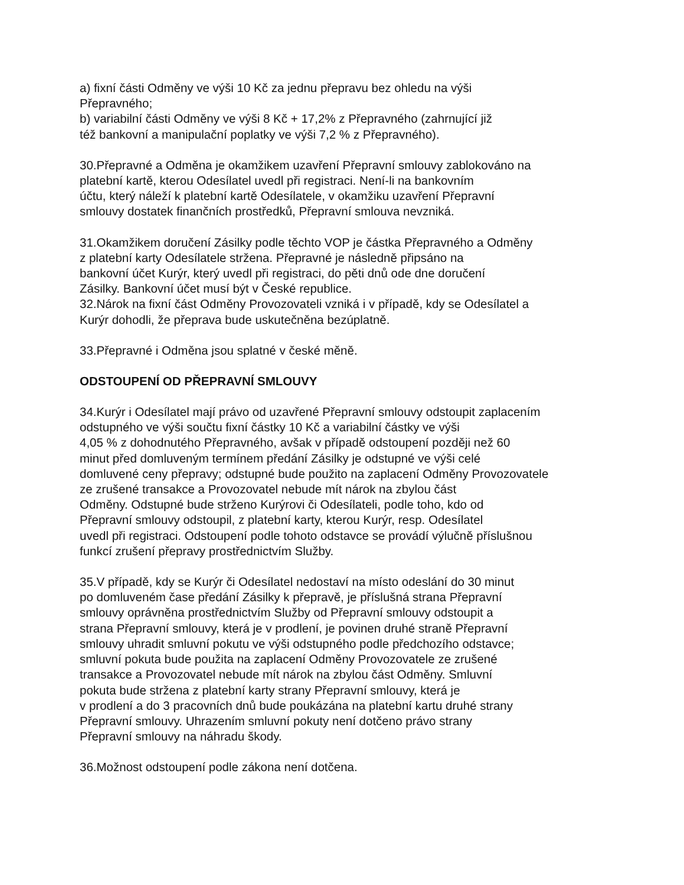a) fixní části Odměny ve výši 10 Kč za jednu přepravu bez ohledu na výši
Přepravného;
b) variabilní části Odměny ve výši 8 Kč + 17,2% z Přepravného (zahrnující již
též bankovní a manipulační poplatky ve výši 7,2 % z Přepravného).
30.Přepravné a Odměna je okamžikem uzavření Přepravní smlouvy zablokováno na
platební kartě, kterou Odesílatel uvedl při registraci. Není-li na bankovním
účtu, který náleží k platební kartě Odesílatele, v okamžiku uzavření Přepravní
smlouvy dostatek finančních prostředků, Přepravní smlouva nevzniká.
31.Okamžikem doručení Zásilky podle těchto VOP je částka Přepravného a Odměny
z platební karty Odesílatele stržena. Přepravné je následně připsáno na
bankovní účet Kurýr, který uvedl při registraci, do pěti dnů ode dne doručení
Zásilky. Bankovní účet musí být v České republice.
32.Nárok na fixní část Odměny Provozovateli vzniká i v případě, kdy se Odesílatel a
Kurýr dohodli, že přeprava bude uskutečněna bezúplatně.
33.Přepravné i Odměna jsou splatné v české měně.
ODSTOUPENÍ OD PŘEPRAVNÍ SMLOUVY
34.Kurýr i Odesílatel mají právo od uzavřené Přepravní smlouvy odstoupit zaplacením
odstupného ve výši součtu fixní částky 10 Kč a variabilní částky ve výši
4,05 % z dohodnutého Přepravného, avšak v případě odstoupení později než 60
minut před domluveným termínem předání Zásilky je odstupné ve výši celé
domluvené ceny přepravy; odstupné bude použito na zaplacení Odměny Provozovatele
ze zrušené transakce a Provozovatel nebude mít nárok na zbylou část
Odměny. Odstupné bude strženo Kurýrovi či Odesílateli, podle toho, kdo od
Přepravní smlouvy odstoupil, z platební karty, kterou Kurýr, resp. Odesílatel
uvedl při registraci. Odstoupení podle tohoto odstavce se provádí výlučně příslušnou
funkcí zrušení přepravy prostřednictvím Služby.
35.V případě, kdy se Kurýr či Odesílatel nedostaví na místo odeslání do 30 minut
po domluveném čase předání Zásilky k přepravě, je příslušná strana Přepravní
smlouvy oprávněna prostřednictvím Služby od Přepravní smlouvy odstoupit a
strana Přepravní smlouvy, která je v prodlení, je povinen druhé straně Přepravní
smlouvy uhradit smluvní pokutu ve výši odstupného podle předchozího odstavce;
smluvní pokuta bude použita na zaplacení Odměny Provozovatele ze zrušené
transakce a Provozovatel nebude mít nárok na zbylou část Odměny. Smluvní
pokuta bude stržena z platební karty strany Přepravní smlouvy, která je
v prodlení a do 3 pracovních dnů bude poukázána na platební kartu druhé strany
Přepravní smlouvy. Uhrazením smluvní pokuty není dotčeno právo strany
Přepravní smlouvy na náhradu škody.
36.Možnost odstoupení podle zákona není dotčena.